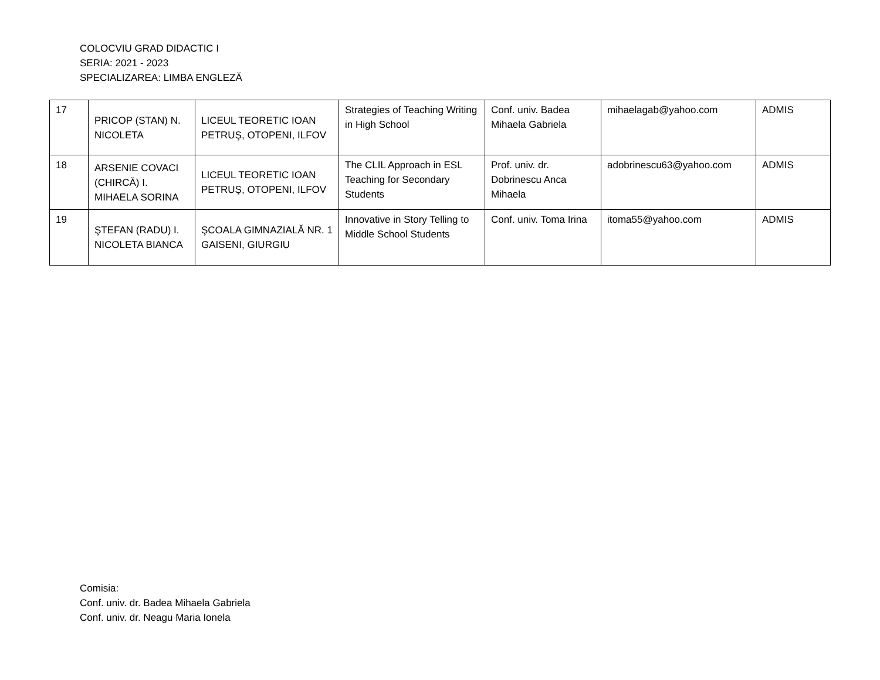COLOCVIU GRAD DIDACTIC I
SERIA: 2021 - 2023
SPECIALIZAREA: LIMBA ENGLEZĂ
| 17 | PRICOP (STAN) N. NICOLETA | LICEUL TEORETIC IOAN PETRUŞ, OTOPENI, ILFOV | Strategies of Teaching Writing in High School | Conf. univ. Badea Mihaela Gabriela | mihaelagab@yahoo.com | ADMIS |
| 18 | ARSENIE COVACI (CHIRCĂ) I. MIHAELA SORINA | LICEUL TEORETIC IOAN PETRUŞ, OTOPENI, ILFOV | The CLIL Approach in ESL Teaching for Secondary Students | Prof. univ. dr. Dobrinescu Anca Mihaela | adobrinescu63@yahoo.com | ADMIS |
| 19 | ŞTEFAN (RADU) I. NICOLETA BIANCA | ŞCOALA GIMNAZIALĂ NR. 1 GAISENI, GIURGIU | Innovative in Story Telling to Middle School Students | Conf. univ. Toma Irina | itoma55@yahoo.com | ADMIS |
Comisia:
Conf. univ. dr. Badea Mihaela Gabriela
Conf. univ. dr. Neagu Maria Ionela